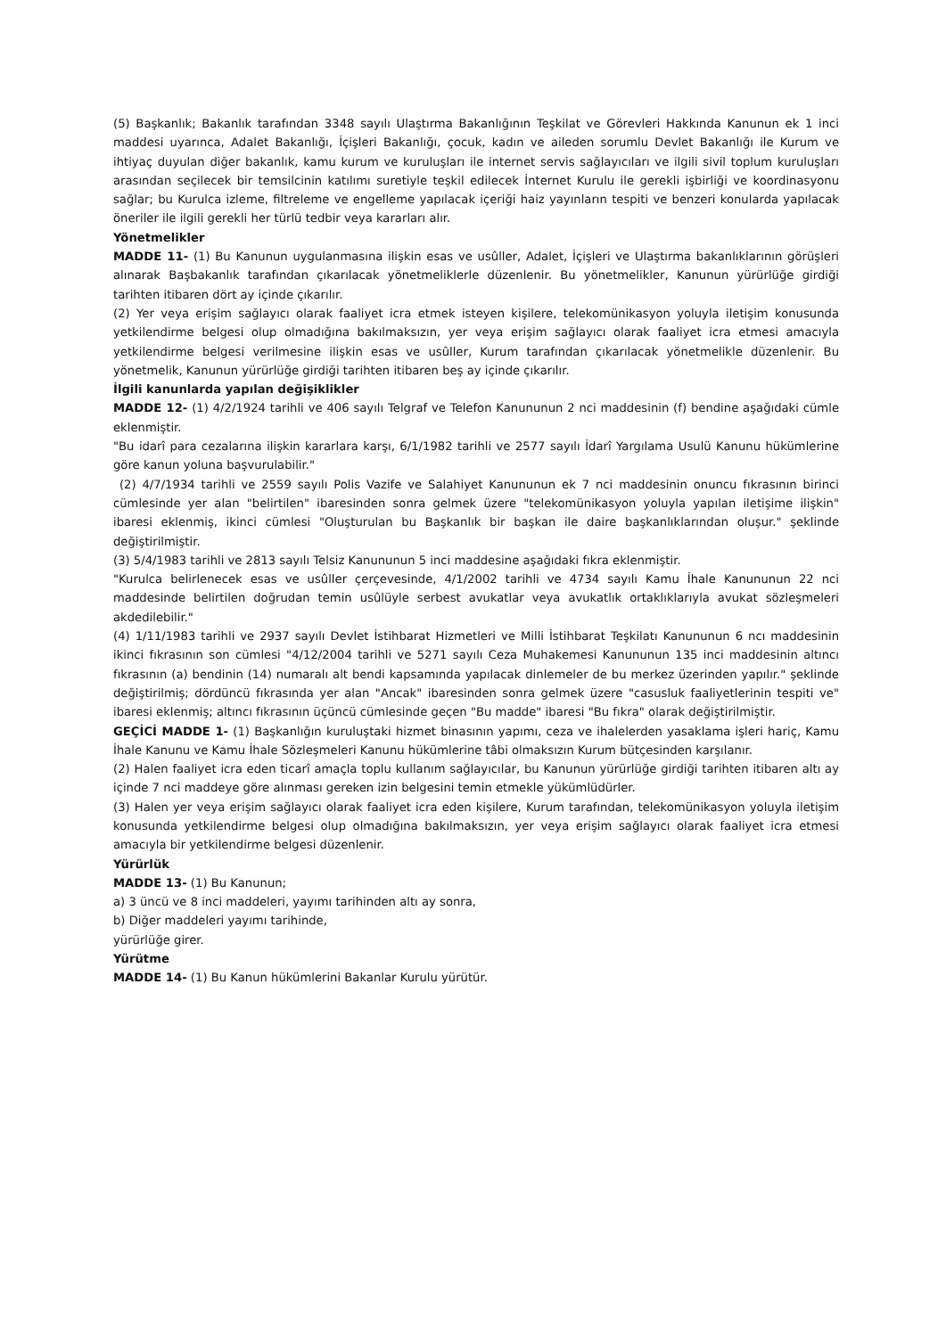(5) Başkanlık; Bakanlık tarafından 3348 sayılı Ulaştırma Bakanlığının Teşkilat ve Görevleri Hakkında Kanunun ek 1 inci maddesi uyarınca, Adalet Bakanlığı, İçişleri Bakanlığı, çocuk, kadın ve aileden sorumlu Devlet Bakanlığı ile Kurum ve ihtiyaç duyulan diğer bakanlık, kamu kurum ve kuruluşları ile internet servis sağlayıcıları ve ilgili sivil toplum kuruluşları arasından seçilecek bir temsilcinin katılımı suretiyle teşkil edilecek İnternet Kurulu ile gerekli işbirliği ve koordinasyonu sağlar; bu Kurulca izleme, filtreleme ve engelleme yapılacak içeriği haiz yayınların tespiti ve benzeri konularda yapılacak öneriler ile ilgili gerekli her türlü tedbir veya kararları alır.
Yönetmelikler
MADDE 11- (1) Bu Kanunun uygulanmasına ilişkin esas ve usûller, Adalet, İçişleri ve Ulaştırma bakanlıklarının görüşleri alınarak Başbakanlık tarafından çıkarılacak yönetmeliklerle düzenlenir. Bu yönetmelikler, Kanunun yürürlüğe girdiği tarihten itibaren dört ay içinde çıkarılır.
(2) Yer veya erişim sağlayıcı olarak faaliyet icra etmek isteyen kişilere, telekomünikasyon yoluyla iletişim konusunda yetkilendirme belgesi olup olmadığına bakılmaksızın, yer veya erişim sağlayıcı olarak faaliyet icra etmesi amacıyla yetkilendirme belgesi verilmesine ilişkin esas ve usûller, Kurum tarafından çıkarılacak yönetmelikle düzenlenir. Bu yönetmelik, Kanunun yürürlüğe girdiği tarihten itibaren beş ay içinde çıkarılır.
İlgili kanunlarda yapılan değişiklikler
MADDE 12- (1) 4/2/1924 tarihli ve 406 sayılı Telgraf ve Telefon Kanununun 2 nci maddesinin (f) bendine aşağıdaki cümle eklenmiştir.
"Bu idarî para cezalarına ilişkin kararlara karşı, 6/1/1982 tarihli ve 2577 sayılı İdarî Yargılama Usulü Kanunu hükümlerine göre kanun yoluna başvurulabilir."
(2) 4/7/1934 tarihli ve 2559 sayılı Polis Vazife ve Salahiyet Kanununun ek 7 nci maddesinin onuncu fıkrasının birinci cümlesinde yer alan "belirtilen" ibaresinden sonra gelmek üzere "telekomünikasyon yoluyla yapılan iletişime ilişkin" ibaresi eklenmiş, ikinci cümlesi "Oluşturulan bu Başkanlık bir başkan ile daire başkanlıklarından oluşur." şeklinde değiştirilmiştir.
(3) 5/4/1983 tarihli ve 2813 sayılı Telsiz Kanununun 5 inci maddesine aşağıdaki fıkra eklenmiştir.
"Kurulca belirlenecek esas ve usûller çerçevesinde, 4/1/2002 tarihli ve 4734 sayılı Kamu İhale Kanununun 22 nci maddesinde belirtilen doğrudan temin usûlüyle serbest avukatlar veya avukatlık ortaklıklarıyla avukat sözleşmeleri akdedilebilir."
(4) 1/11/1983 tarihli ve 2937 sayılı Devlet İstihbarat Hizmetleri ve Milli İstihbarat Teşkilatı Kanununun 6 ncı maddesinin ikinci fıkrasının son cümlesi "4/12/2004 tarihli ve 5271 sayılı Ceza Muhakemesi Kanununun 135 inci maddesinin altıncı fıkrasının (a) bendinin (14) numaralı alt bendi kapsamında yapılacak dinlemeler de bu merkez üzerinden yapılır." şeklinde değiştirilmiş; dördüncü fıkrasında yer alan "Ancak" ibaresinden sonra gelmek üzere "casusluk faaliyetlerinin tespiti ve" ibaresi eklenmiş; altıncı fıkrasının üçüncü cümlesinde geçen "Bu madde" ibaresi "Bu fıkra" olarak değiştirilmiştir.
GEÇİCİ MADDE 1- (1) Başkanlığın kuruluştaki hizmet binasının yapımı, ceza ve ihalelerden yasaklama işleri hariç, Kamu İhale Kanunu ve Kamu İhale Sözleşmeleri Kanunu hükümlerine tâbi olmaksızın Kurum bütçesinden karşılanır.
(2) Halen faaliyet icra eden ticarî amaçla toplu kullanım sağlayıcılar, bu Kanunun yürürlüğe girdiği tarihten itibaren altı ay içinde 7 nci maddeye göre alınması gereken izin belgesini temin etmekle yükümlüdürler.
(3) Halen yer veya erişim sağlayıcı olarak faaliyet icra eden kişilere, Kurum tarafından, telekomünikasyon yoluyla iletişim konusunda yetkilendirme belgesi olup olmadığına bakılmaksızın, yer veya erişim sağlayıcı olarak faaliyet icra etmesi amacıyla bir yetkilendirme belgesi düzenlenir.
Yürürlük
MADDE 13- (1) Bu Kanunun;
a) 3 üncü ve 8 inci maddeleri, yayımı tarihinden altı ay sonra,
b) Diğer maddeleri yayımı tarihinde,
yürürlüğe girer.
Yürütme
MADDE 14- (1) Bu Kanun hükümlerini Bakanlar Kurulu yürütür.